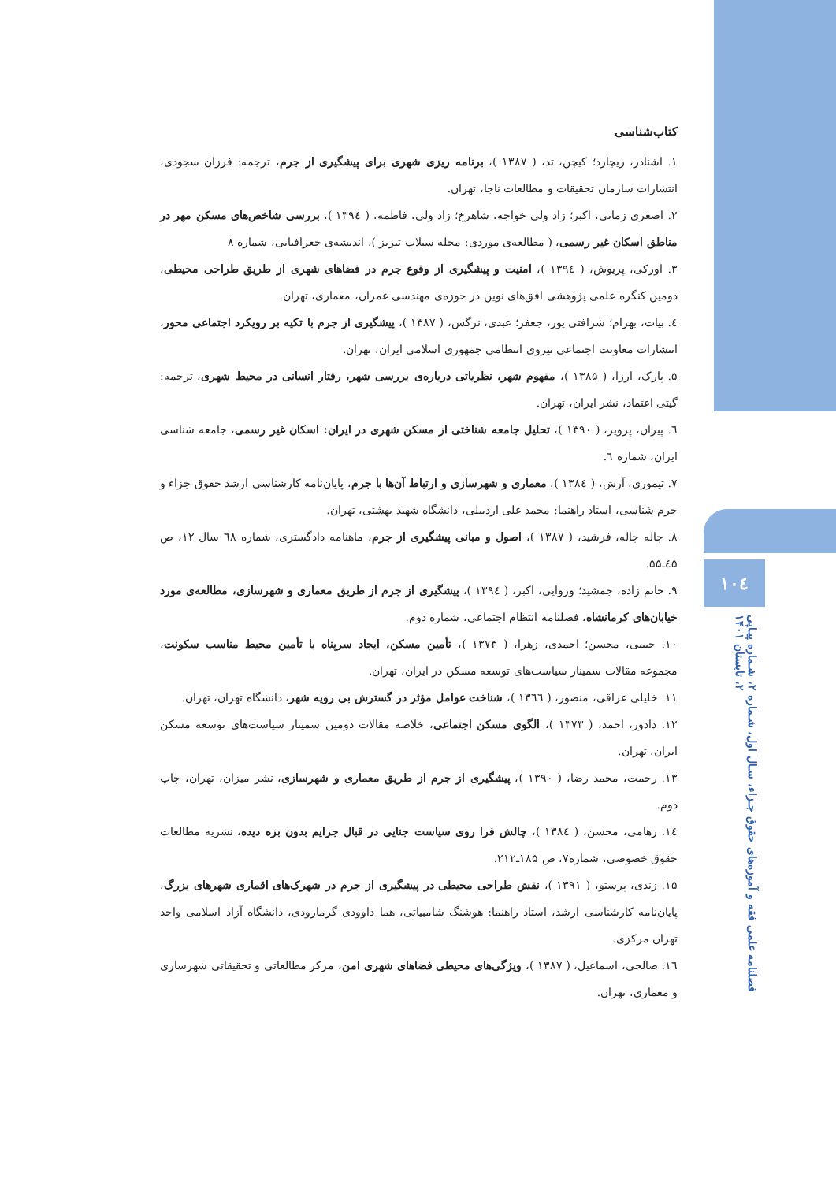۱۰٤
فصلنامه علمی فقه و آموزه‌های حقوق جـزاء، سـال اول، شـماره ۲، شـماره پیـاپی ۲، تابستان ۱۴۰۱
کتاب‌شناسی
۱. اشنادر، ریچارد؛ کیچن، تد، ( ۱۳۸۷ )، برنامه ریزی شهری برای پیشگیری از جرم، ترجمه: فرزان سجودی، انتشارات سازمان تحقیقات و مطالعات ناجا، تهران.
۲. اصغری زمانی، اکبر؛ زاد ولی خواجه، شاهرخ؛ زاد ولی، فاطمه، ( ۱۳۹٤ )، بررسی شاخص‌های مسکن مهر در مناطق اسکان غیر رسمی، ( مطالعه‌ی موردی: محله سیلاب تبریز )، اندیشه‌ی جغرافیایی، شماره ۸
۳. اورکی، پریوش، ( ۱۳۹٤ )، امنیت و پیشگیری از وقوع جرم در فضاهای شهری از طریق طراحی محیطی، دومین کنگره علمی پژوهشی افق‌های نوین در حوزه‌ی مهندسی عمران، معماری، تهران.
٤. بیات، بهرام؛ شرافتی پور، جعفر؛ عبدی، نرگس، ( ۱۳۸۷ )، پیشگیری از جرم با تکیه بر رویکرد اجتماعی محور، انتشارات معاونت اجتماعی نیروی انتظامی جمهوری اسلامی ایران، تهران.
۵. پارک، ارزا، ( ۱۳۸۵ )، مفهوم شهر، نظریاتی درباره‌ی بررسی شهر، رفتار انسانی در محیط شهری، ترجمه: گیتی اعتماد، نشر ایران، تهران.
٦. پیران، پرویز، ( ۱۳۹۰ )، تحلیل جامعه شناختی از مسکن شهری در ایران: اسکان غیر رسمی، جامعه شناسی ایران، شماره ٦.
۷. تیموری، آرش، ( ۱۳۸٤ )، معماری و شهرسازی و ارتباط آن‌ها با جرم، پایان‌نامه کارشناسی ارشد حقوق جزاء و جرم شناسی، استاد راهنما: محمد علی اردبیلی، دانشگاه شهید بهشتی، تهران.
۸. چاله چاله، فرشید، ( ۱۳۸۷ )، اصول و مبانی پیشگیری از جرم، ماهنامه دادگستری، شماره ٦۸ سال ۱۲، ص ٤۵ـ۵۵.
۹. حاتم زاده، جمشید؛ وروایی، اکبر، ( ۱۳۹٤ )، پیشگیری از جرم از طریق معماری و شهرسازی، مطالعه‌ی مورد خیابان‌های کرمانشاه، فصلنامه انتظام اجتماعی، شماره دوم.
۱۰. حبیبی، محسن؛ احمدی، زهرا، ( ۱۳۷۳ )، تأمین مسکن، ایجاد سرپناه با تأمین محیط مناسب سکونت، مجموعه مقالات سمینار سیاست‌های توسعه مسکن در ایران، تهران.
۱۱. خلیلی عراقی، منصور، ( ۱۳٦٦ )، شناخت عوامل مؤثر در گسترش بی رویه شهر، دانشگاه تهران، تهران.
۱۲. دادور، احمد، ( ۱۳۷۳ )، الگوی مسکن اجتماعی، خلاصه مقالات دومین سمینار سیاست‌های توسعه مسکن ایران، تهران.
۱۳. رحمت، محمد رضا، ( ۱۳۹۰ )، پیشگیری از جرم از طریق معماری و شهرسازی، نشر میزان، تهران، چاپ دوم.
۱٤. رهامی، محسن، ( ۱۳۸٤ )، چالش فرا روی سیاست جنایی در قبال جرایم بدون بزه دیده، نشریه مطالعات حقوق خصوصی، شماره۷، ص ۱۸۵ـ۲۱۲.
۱۵. زندی، پرستو، ( ۱۳۹۱ )، نقش طراحی محیطی در پیشگیری از جرم در شهرک‌های اقماری شهرهای بزرگ، پایان‌نامه کارشناسی ارشد، استاد راهنما: هوشنگ شامبیاتی، هما داوودی گرمارودی، دانشگاه آزاد اسلامی واحد تهران مرکزی.
۱٦. صالحی، اسماعیل، ( ۱۳۸۷ )، ویژگی‌های محیطی فضاهای شهری امن، مرکز مطالعاتی و تحقیقاتی شهرسازی و معماری، تهران.